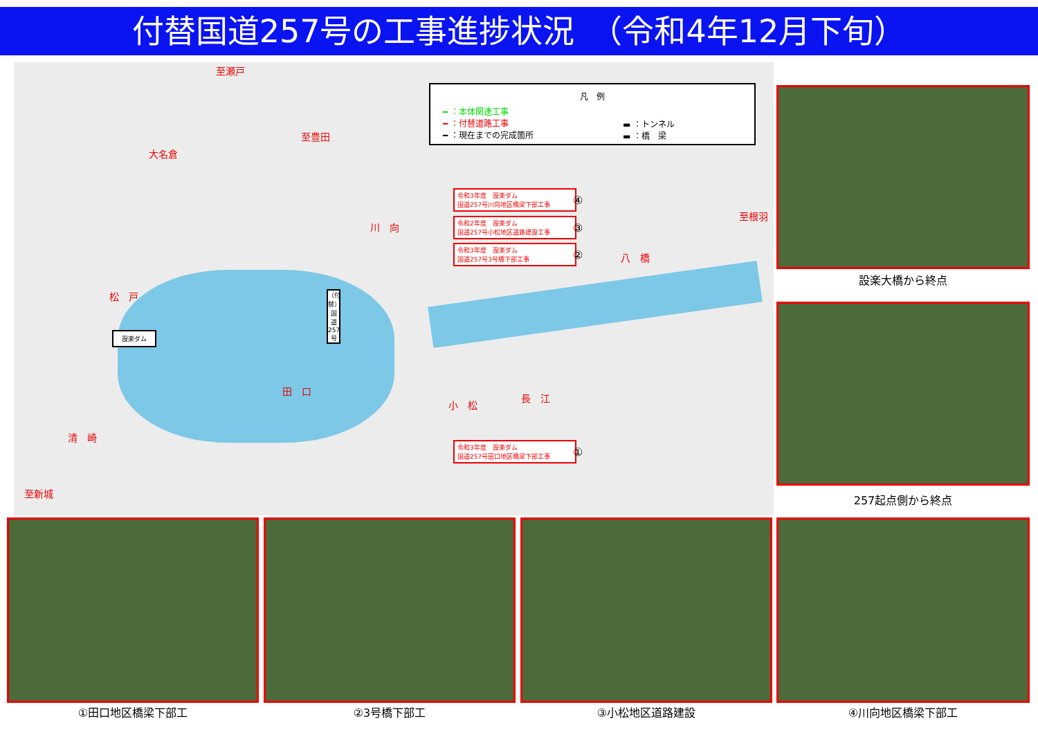付替国道257号の工事進捗状況　（令和4年12月下旬）
至瀬戸
大名倉
至豊田
川　向
至根羽
八　橋
松　戸
設楽ダム
（付替）国道257号
田　口
小　松
長　江
清　崎
至新城
凡　例
━ ：本体関連工事
━ ：付替道路工事
━ ：現在までの完成箇所
▬ ：トンネル
▬ ：橋　梁
令和3年度　設楽ダム
国道257号川向地区橋梁下部工事
④
令和2年度　設楽ダム
国道257号小松地区道路建設工事
③
令和3年度　設楽ダム
国道257号3号橋下部工事
②
令和3年度　設楽ダム
国道257号田口地区橋梁下部工事
①
設楽大橋から終点
257起点側から終点
①田口地区橋梁下部工 ②3号橋下部工 ③小松地区道路建設 ④川向地区橋梁下部工